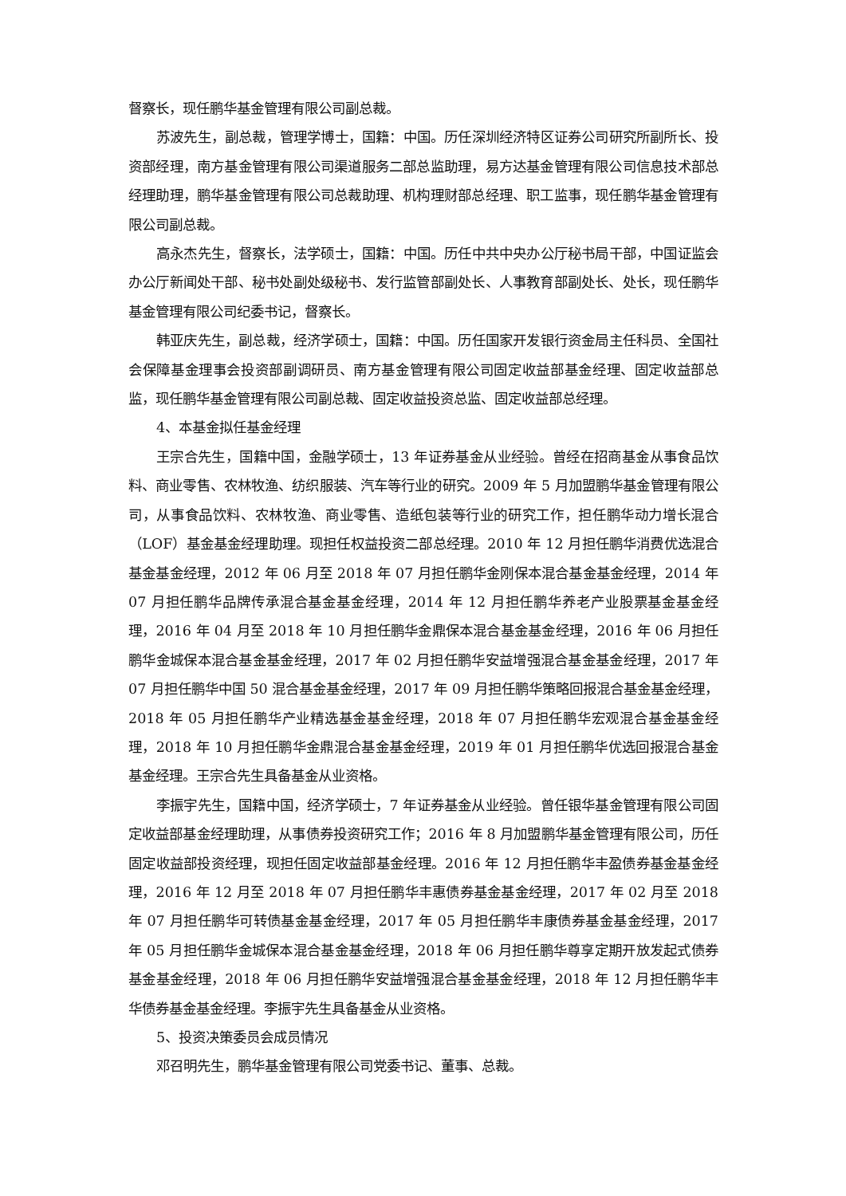督察长，现任鹏华基金管理有限公司副总裁。
苏波先生，副总裁，管理学博士，国籍：中国。历任深圳经济特区证券公司研究所副所长、投资部经理，南方基金管理有限公司渠道服务二部总监助理，易方达基金管理有限公司信息技术部总经理助理，鹏华基金管理有限公司总裁助理、机构理财部总经理、职工监事，现任鹏华基金管理有限公司副总裁。
高永杰先生，督察长，法学硕士，国籍：中国。历任中共中央办公厅秘书局干部，中国证监会办公厅新闻处干部、秘书处副处级秘书、发行监管部副处长、人事教育部副处长、处长，现任鹏华基金管理有限公司纪委书记，督察长。
韩亚庆先生，副总裁，经济学硕士，国籍：中国。历任国家开发银行资金局主任科员、全国社会保障基金理事会投资部副调研员、南方基金管理有限公司固定收益部基金经理、固定收益部总监，现任鹏华基金管理有限公司副总裁、固定收益投资总监、固定收益部总经理。
4、本基金拟任基金经理
王宗合先生，国籍中国，金融学硕士，13 年证券基金从业经验。曾经在招商基金从事食品饮料、商业零售、农林牧渔、纺织服装、汽车等行业的研究。2009 年 5 月加盟鹏华基金管理有限公司，从事食品饮料、农林牧渔、商业零售、造纸包装等行业的研究工作，担任鹏华动力增长混合（LOF）基金基金经理助理。现担任权益投资二部总经理。2010 年 12 月担任鹏华消费优选混合基金基金经理，2012 年 06 月至 2018 年 07 月担任鹏华金刚保本混合基金基金经理，2014 年 07 月担任鹏华品牌传承混合基金基金经理，2014 年 12 月担任鹏华养老产业股票基金基金经理，2016 年 04 月至 2018 年 10 月担任鹏华金鼎保本混合基金基金经理，2016 年 06 月担任鹏华金城保本混合基金基金经理，2017 年 02 月担任鹏华安益增强混合基金基金经理，2017 年 07 月担任鹏华中国 50 混合基金基金经理，2017 年 09 月担任鹏华策略回报混合基金基金经理，2018 年 05 月担任鹏华产业精选基金基金经理，2018 年 07 月担任鹏华宏观混合基金基金经理，2018 年 10 月担任鹏华金鼎混合基金基金经理，2019 年 01 月担任鹏华优选回报混合基金基金经理。王宗合先生具备基金从业资格。
李振宇先生，国籍中国，经济学硕士，7 年证券基金从业经验。曾任银华基金管理有限公司固定收益部基金经理助理，从事债券投资研究工作；2016 年 8 月加盟鹏华基金管理有限公司，历任固定收益部投资经理，现担任固定收益部基金经理。2016 年 12 月担任鹏华丰盈债券基金基金经理，2016 年 12 月至 2018 年 07 月担任鹏华丰惠债券基金基金经理，2017 年 02 月至 2018 年 07 月担任鹏华可转债基金基金经理，2017 年 05 月担任鹏华丰康债券基金基金经理，2017 年 05 月担任鹏华金城保本混合基金基金经理，2018 年 06 月担任鹏华尊享定期开放发起式债券基金基金经理，2018 年 06 月担任鹏华安益增强混合基金基金经理，2018 年 12 月担任鹏华丰华债券基金基金经理。李振宇先生具备基金从业资格。
5、投资决策委员会成员情况
邓召明先生，鹏华基金管理有限公司党委书记、董事、总裁。